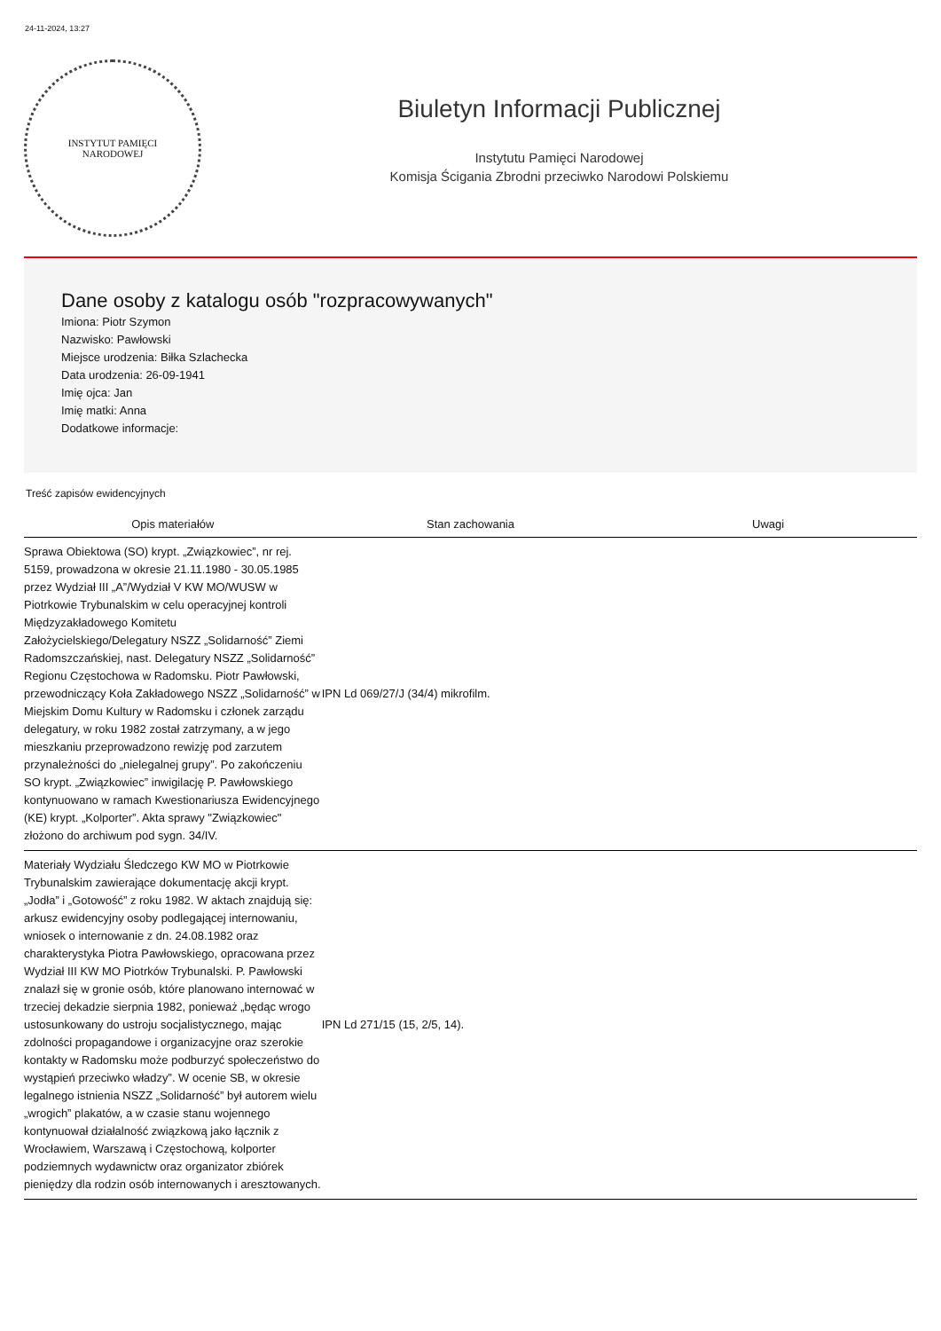24-11-2024, 13:27
INSTYTUT PAMIĘCI
NARODOWEJ
Biuletyn Informacji Publicznej
Instytutu Pamięci Narodowej
Komisja Ścigania Zbrodni przeciwko Narodowi Polskiemu
Dane osoby z katalogu osób "rozpracowywanych"
Imiona: Piotr Szymon
Nazwisko: Pawłowski
Miejsce urodzenia: Biłka Szlachecka
Data urodzenia: 26-09-1941
Imię ojca: Jan
Imię matki: Anna
Dodatkowe informacje:
Treść zapisów ewidencyjnych
| Opis materiałów | Stan zachowania | Uwagi |
| --- | --- | --- |
| Sprawa Obiektowa (SO) krypt. „Związkowiec”, nr rej. 5159, prowadzona w okresie 21.11.1980 - 30.05.1985 przez Wydział III „A”/Wydział V KW MO/WUSW w Piotrkowie Trybunalskim w celu operacyjnej kontroli Międzyzakładowego Komitetu Założycielskiego/Delegatury NSZZ „Solidarność” Ziemi Radomszczańskiej, nast. Delegatury NSZZ „Solidarność” Regionu Częstochowa w Radomsku. Piotr Pawłowski, przewodniczący Koła Zakładowego NSZZ „Solidarność” w Miejskim Domu Kultury w Radomsku i członek zarządu delegatury, w roku 1982 został zatrzymany, a w jego mieszkaniu przeprowadzono rewizję pod zarzutem przynależności do „nielegalnej grupy”. Po zakończeniu SO krypt. „Związkowiec” inwigilację P. Pawłowskiego kontynuowano w ramach Kwestionariusza Ewidencyjnego (KE) krypt. „Kolporter”. Akta sprawy "Związkowiec" złożono do archiwum pod sygn. 34/IV. | IPN Ld 069/27/J (34/4) mikrofilm. | |
| Materiały Wydziału Śledczego KW MO w Piotrkowie Trybunalskim zawierające dokumentację akcji krypt. „Jodła” i „Gotowość” z roku 1982. W aktach znajdują się: arkusz ewidencyjny osoby podlegającej internowaniu, wniosek o internowanie z dn. 24.08.1982 oraz charakterystyka Piotra Pawłowskiego, opracowana przez Wydział III KW MO Piotrków Trybunalski. P. Pawłowski znalazł się w gronie osób, które planowano internować w trzeciej dekadzie sierpnia 1982, ponieważ „będąc wrogo ustosunkowany do ustroju socjalistycznego, mając zdolności propagandowe i organizacyjne oraz szerokie kontakty w Radomsku może podburzyć społeczeństwo do wystąpień przeciwko władzy”. W ocenie SB, w okresie legalnego istnienia NSZZ „Solidarność” był autorem wielu „wrogich” plakatów, a w czasie stanu wojennego kontynuował działalność związkową jako łącznik z Wrocławiem, Warszawą i Częstochową, kolporter podziemnych wydawnictw oraz organizator zbiórek pieniędzy dla rodzin osób internowanych i aresztowanych. | IPN Ld 271/15 (15, 2/5, 14). | |